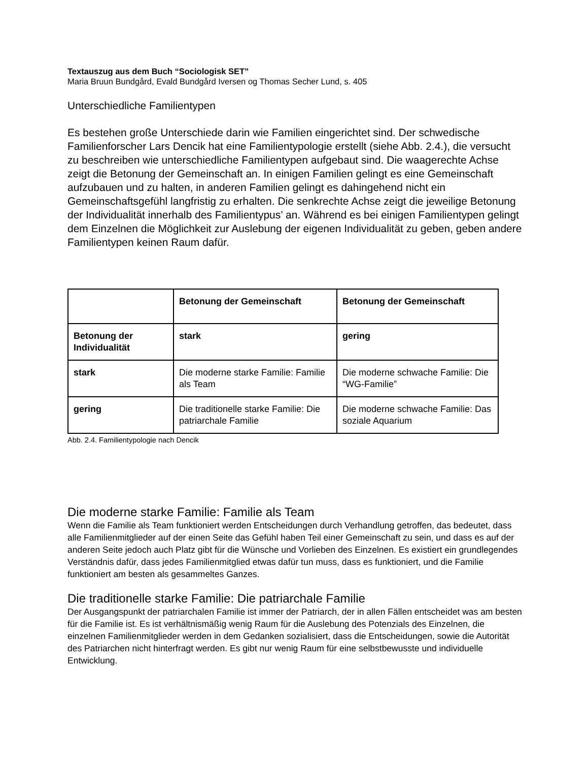Textauszug aus dem Buch “Sociologisk SET”
Maria Bruun Bundgård, Evald Bundgård Iversen og Thomas Secher Lund, s. 405
Unterschiedliche Familientypen
Es bestehen große Unterschiede darin wie Familien eingerichtet sind. Der schwedische Familienforscher Lars Dencik hat eine Familientypologie erstellt (siehe Abb. 2.4.), die versucht zu beschreiben wie unterschiedliche Familientypen aufgebaut sind. Die waagerechte Achse zeigt die Betonung der Gemeinschaft an. In einigen Familien gelingt es eine Gemeinschaft aufzubauen und zu halten, in anderen Familien gelingt es dahingehend nicht ein Gemeinschaftsgefühl langfristig zu erhalten. Die senkrechte Achse zeigt die jeweilige Betonung der Individualität innerhalb des Familientypus’ an. Während es bei einigen Familientypen gelingt dem Einzelnen die Möglichkeit zur Auslebung der eigenen Individualität zu geben, geben andere Familientypen keinen Raum dafür.
| | Betonung der Gemeinschaft | Betonung der Gemeinschaft |
| Betonung der Individualität | stark | gering |
| stark | Die moderne starke Familie: Familie als Team | Die moderne schwache Familie: Die “WG-Familie” |
| gering | Die traditionelle starke Familie: Die patriarchale Familie | Die moderne schwache Familie: Das soziale Aquarium |
Abb. 2.4. Familientypologie nach Dencik
Die moderne starke Familie: Familie als Team
Wenn die Familie als Team funktioniert werden Entscheidungen durch Verhandlung getroffen, das bedeutet, dass alle Familienmitglieder auf der einen Seite das Gefühl haben Teil einer Gemeinschaft zu sein, und dass es auf der anderen Seite jedoch auch Platz gibt für die Wünsche und Vorlieben des Einzelnen. Es existiert ein grundlegendes Verständnis dafür, dass jedes Familienmitglied etwas dafür tun muss, dass es funktioniert, und die Familie funktioniert am besten als gesammeltes Ganzes.
Die traditionelle starke Familie: Die patriarchale Familie
Der Ausgangspunkt der patriarchalen Familie ist immer der Patriarch, der in allen Fällen entscheidet was am besten für die Familie ist. Es ist verhältnismäßig wenig Raum für die Auslebung des Potenzials des Einzelnen, die einzelnen Familienmitglieder werden in dem Gedanken sozialisiert, dass die Entscheidungen, sowie die Autorität des Patriarchen nicht hinterfragt werden. Es gibt nur wenig Raum für eine selbstbewusste und individuelle Entwicklung.